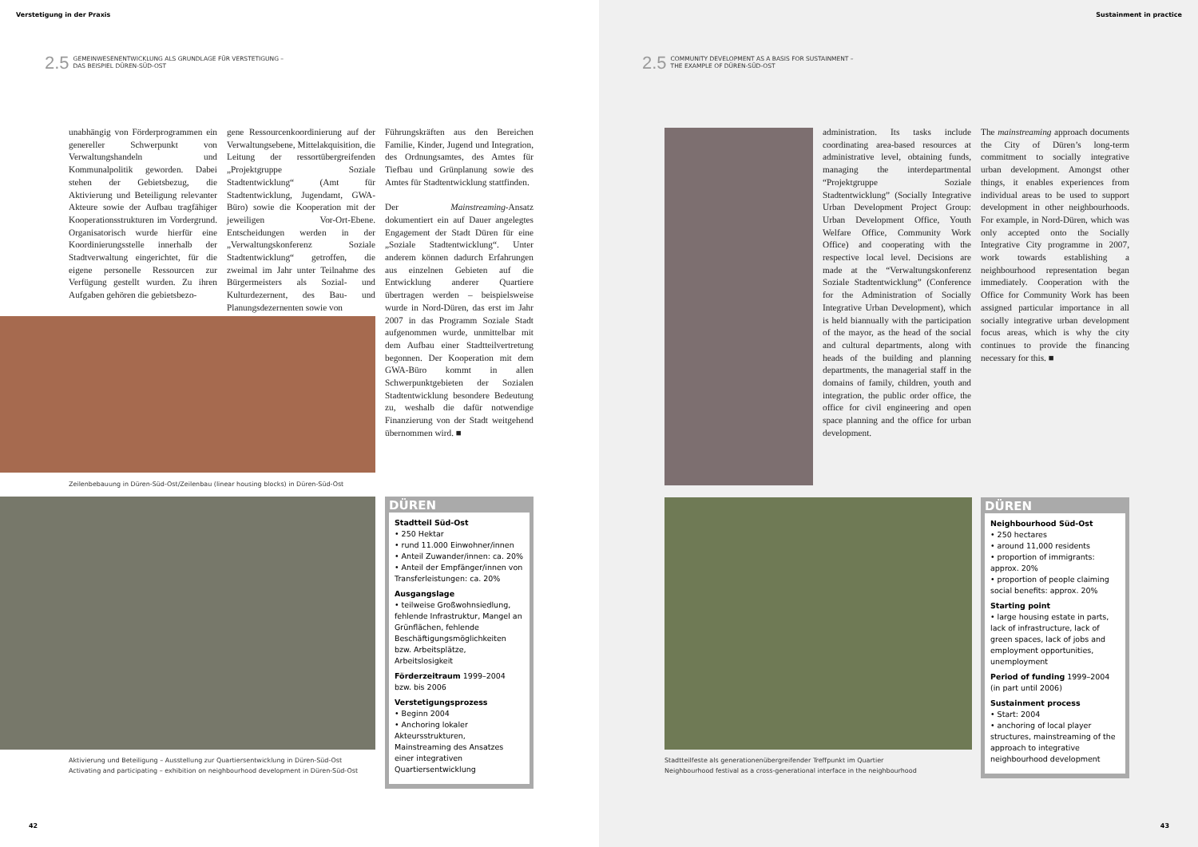Verstetigung in der Praxis
2.5 GEMEINWESENENTWICKLUNG ALS GRUNDLAGE FÜR VERSTETIGUNG –
DAS BEISPIEL DÜREN-SÜD-OST
unabhängig von Förderprogrammen ein genereller Schwerpunkt von Verwaltungshandeln und Kommunalpolitik geworden. Dabei stehen der Gebietsbezug, die Aktivierung und Beteiligung relevanter Akteure sowie der Aufbau tragfähiger Kooperationsstrukturen im Vordergrund. Organisatorisch wurde hierfür eine Koordinierungsstelle innerhalb der Stadtverwaltung eingerichtet, für die eigene personelle Ressourcen zur Verfügung gestellt wurden. Zu ihren Aufgaben gehören die gebietsbezo-
gene Ressourcenkoordinierung auf der Verwaltungsebene, Mittelakquisition, die Leitung der ressortübergreifenden „Projektgruppe Soziale Stadtentwicklung“ (Amt für Stadtentwicklung, Jugendamt, GWA-Büro) sowie die Kooperation mit der jeweiligen Vor-Ort-Ebene. Entscheidungen werden in der „Verwaltungskonferenz Soziale Stadtentwicklung“ getroffen, die zweimal im Jahr unter Teilnahme des Bürgermeisters als Sozial- und Kulturdezernent, des Bau- und Planungsdezernenten sowie von
Führungskräften aus den Bereichen Familie, Kinder, Jugend und Integration, des Ordnungsamtes, des Amtes für Tiefbau und Grünplanung sowie des Amtes für Stadtentwicklung stattfinden.
Der Mainstreaming-Ansatz dokumentiert ein auf Dauer angelegtes Engagement der Stadt Düren für eine „Soziale Stadtentwicklung“. Unter anderem können dadurch Erfahrungen aus einzelnen Gebieten auf die Entwicklung anderer Quartiere übertragen werden – beispielsweise wurde in Nord-Düren, das erst im Jahr 2007 in das Programm Soziale Stadt aufgenommen wurde, unmittelbar mit dem Aufbau einer Stadtteilvertretung begonnen. Der Kooperation mit dem GWA-Büro kommt in allen Schwerpunktgebieten der Sozialen Stadtentwicklung besondere Bedeutung zu, weshalb die dafür notwendige Finanzierung von der Stadt weitgehend übernommen wird. ■
Zeilenbebauung in Düren-Süd-Ost/Zeilenbau (linear housing blocks) in Düren-Süd-Ost
Aktivierung und Beteiligung – Ausstellung zur Quartiersentwicklung in Düren-Süd-Ost
Activating and participating – exhibition on neighbourhood development in Düren-Süd-Ost
DÜREN
Stadtteil Süd-Ost
• 250 Hektar
• rund 11.000 Einwohner/innen
• Anteil Zuwander/innen: ca. 20%
• Anteil der Empfänger/innen von Transferleistungen: ca. 20%
Ausgangslage
• teilweise Großwohnsiedlung, fehlende Infrastruktur, Mangel an Grünflächen, fehlende Beschäftigungsmöglichkeiten bzw. Arbeitsplätze, Arbeitslosigkeit
Förderzeitraum 1999–2004 bzw. bis 2006
Verstetigungsprozess
• Beginn 2004
• Anchoring lokaler Akteursstrukturen, Mainstreaming des Ansatzes einer integrativen Quartiersentwicklung
42
Sustainment in practice
2.5 COMMUNITY DEVELOPMENT AS A BASIS FOR SUSTAINMENT –
THE EXAMPLE OF DÜREN-SÜD-OST
administration. Its tasks include coordinating area-based resources at administrative level, obtaining funds, managing the interdepartmental “Projektgruppe Soziale Stadtentwicklung” (Socially Integrative Urban Development Project Group: Urban Development Office, Youth Welfare Office, Community Work Office) and cooperating with the respective local level. Decisions are made at the “Verwaltungskonferenz Soziale Stadtentwicklung” (Conference for the Administration of Socially Integrative Urban Development), which is held biannually with the participation of the mayor, as the head of the social and cultural departments, along with heads of the building and planning departments, the managerial staff in the domains of family, children, youth and integration, the public order office, the office for civil engineering and open space planning and the office for urban development.
The mainstreaming approach documents the City of Düren’s long-term commitment to socially integrative urban development. Amongst other things, it enables experiences from individual areas to be used to support development in other neighbourhoods. For example, in Nord-Düren, which was only accepted onto the Socially Integrative City programme in 2007, work towards establishing a neighbourhood representation began immediately. Cooperation with the Office for Community Work has been assigned particular importance in all socially integrative urban development focus areas, which is why the city continues to provide the financing necessary for this. ■
Stadtteilfeste als generationenübergreifender Treffpunkt im Quartier
Neighbourhood festival as a cross-generational interface in the neighbourhood
DÜREN
Neighbourhood Süd-Ost
• 250 hectares
• around 11,000 residents
• proportion of immigrants: approx. 20%
• proportion of people claiming social benefits: approx. 20%
Starting point
• large housing estate in parts, lack of infrastructure, lack of green spaces, lack of jobs and employment opportunities, unemployment
Period of funding 1999–2004 (in part until 2006)
Sustainment process
• Start: 2004
• anchoring of local player structures, mainstreaming of the approach to integrative neighbourhood development
43